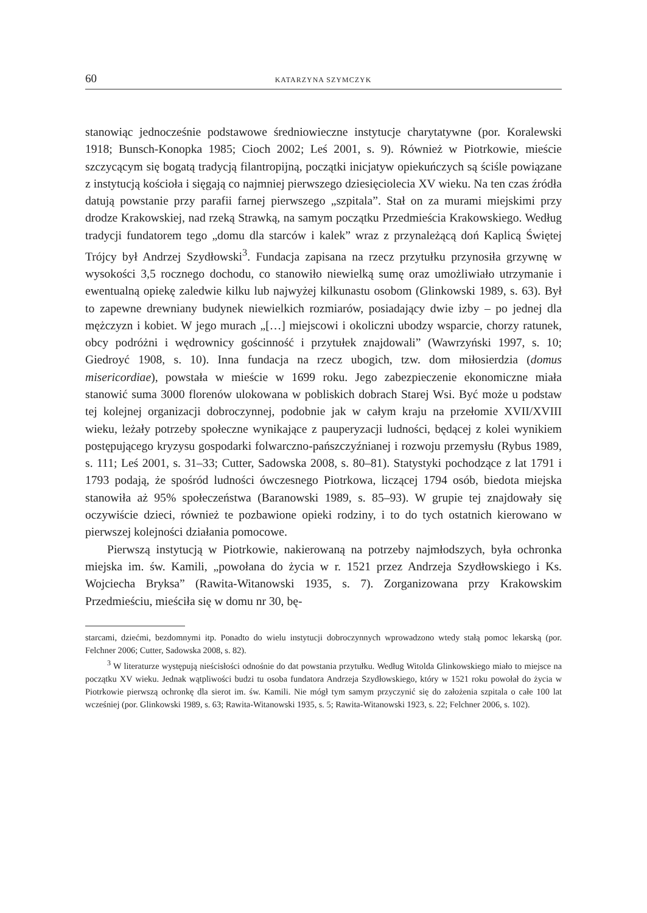60 KATARZYNA SZYMCZYK
stanowiąc jednocześnie podstawowe średniowieczne instytucje charytatywne (por. Koralewski 1918; Bunsch-Konopka 1985; Cioch 2002; Leś 2001, s. 9). Również w Piotrkowie, mieście szczycącym się bogatą tradycją filantropijną, początki inicjatyw opiekuńczych są ściśle powiązane z instytucją kościoła i sięgają co najmniej pierwszego dziesięciolecia XV wieku. Na ten czas źródła datują powstanie przy parafii farnej pierwszego „szpitala”. Stał on za murami miejskimi przy drodze Krakowskiej, nad rzeką Strawką, na samym początku Przedmieścia Krakowskiego. Według tradycji fundatorem tego „domu dla starców i kalek” wraz z przynależącą doń Kaplicą Świętej Trójcy był Andrzej Szydłowski<sup>3</sup>. Fundacja zapisana na rzecz przytułku przynosiła grzywnę w wysokości 3,5 rocznego dochodu, co stanowiło niewielką sumę oraz umożliwiało utrzymanie i ewentualną opiekę zaledwie kilku lub najwyżej kilkunastu osobom (Glinkowski 1989, s. 63). Był to zapewne drewniany budynek niewielkich rozmiarów, posiadający dwie izby – po jednej dla mężczyzn i kobiet. W jego murach „[…] miejscowi i okoliczni ubodzy wsparcie, chorzy ratunek, obcy podróżni i wędrownicy gościnność i przytułek znajdowali” (Wawrzyński 1997, s. 10; Giedroyć 1908, s. 10). Inna fundacja na rzecz ubogich, tzw. dom miłosierdzia (domus misericordiae), powstała w mieście w 1699 roku. Jego zabezpieczenie ekonomiczne miała stanowić suma 3000 florenów ulokowana w pobliskich dobrach Starej Wsi. Być może u podstaw tej kolejnej organizacji dobroczynnej, podobnie jak w całym kraju na przełomie XVII/XVIII wieku, leżały potrzeby społeczne wynikające z pauperyzacji ludności, będącej z kolei wynikiem postępującego kryzysu gospodarki folwarczno-pańszczyźnianej i rozwoju przemysłu (Rybus 1989, s. 111; Leś 2001, s. 31–33; Cutter, Sadowska 2008, s. 80–81). Statystyki pochodzące z lat 1791 i 1793 podają, że spośród ludności ówczesnego Piotrkowa, liczącej 1794 osób, biedota miejska stanowiła aż 95% społeczeństwa (Baranowski 1989, s. 85–93). W grupie tej znajdowały się oczywiście dzieci, również te pozbawione opieki rodziny, i to do tych ostatnich kierowano w pierwszej kolejności działania pomocowe.
Pierwszą instytucją w Piotrkowie, nakierowaną na potrzeby najmłodszych, była ochronka miejska im. św. Kamili, „powołana do życia w r. 1521 przez Andrzeja Szydłowskiego i Ks. Wojciecha Bryksa” (Rawita-Witanowski 1935, s. 7). Zorganizowana przy Krakowskim Przedmieściu, mieściła się w domu nr 30, bę-
starcami, dziećmi, bezdomnymi itp. Ponadto do wielu instytucji dobroczynnych wprowadzono wtedy stałą pomoc lekarską (por. Felchner 2006; Cutter, Sadowska 2008, s. 82).
<sup>3</sup> W literaturze występują nieścisłości odnośnie do dat powstania przytułku. Według Witolda Glinkowskiego miało to miejsce na początku XV wieku. Jednak wątpliwości budzi tu osoba fundatora Andrzeja Szydłowskiego, który w 1521 roku powołał do życia w Piotrkowie pierwszą ochronkę dla sierot im. św. Kamili. Nie mógł tym samym przyczynić się do założenia szpitala o całe 100 lat wcześniej (por. Glinkowski 1989, s. 63; Rawita-Witanowski 1935, s. 5; Rawita-Witanowski 1923, s. 22; Felchner 2006, s. 102).